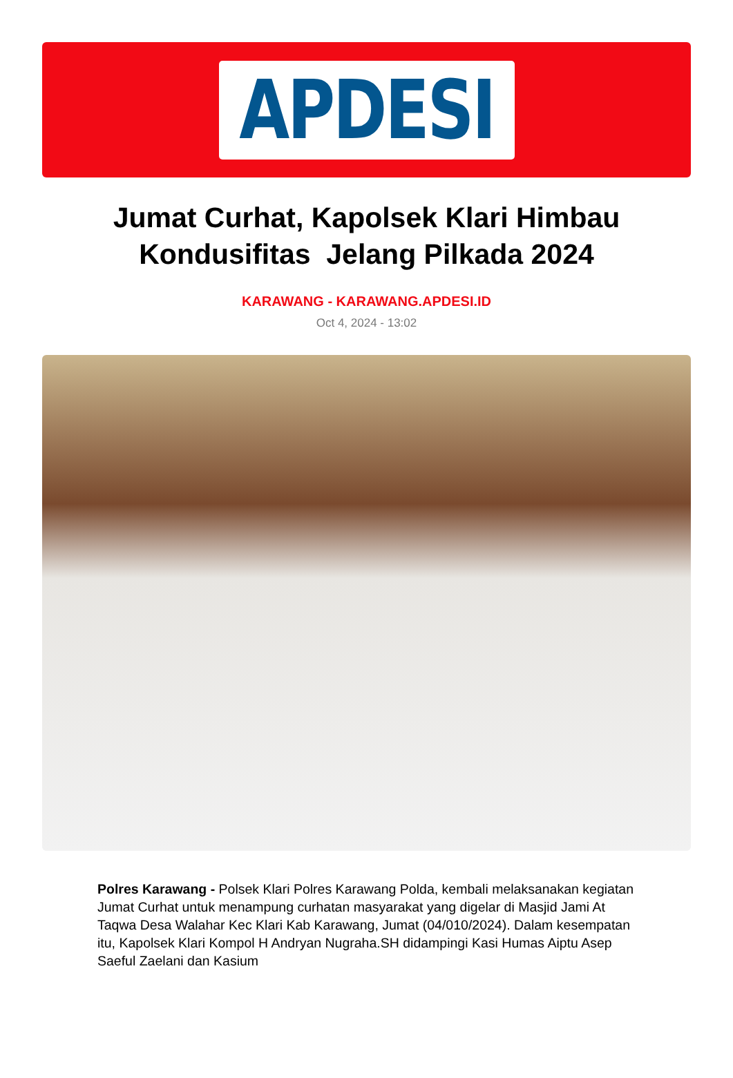APDESI
Jumat Curhat, Kapolsek Klari Himbau Kondusifitas Jelang Pilkada 2024
KARAWANG - KARAWANG.APDESI.ID
Oct 4, 2024 - 13:02
Polres Karawang - Polsek Klari Polres Karawang Polda, kembali melaksanakan kegiatan Jumat Curhat untuk menampung curhatan masyarakat yang digelar di Masjid Jami At Taqwa Desa Walahar Kec Klari Kab Karawang, Jumat (04/010/2024). Dalam kesempatan itu, Kapolsek Klari Kompol H Andryan Nugraha.SH didampingi Kasi Humas Aiptu Asep Saeful Zaelani dan Kasium